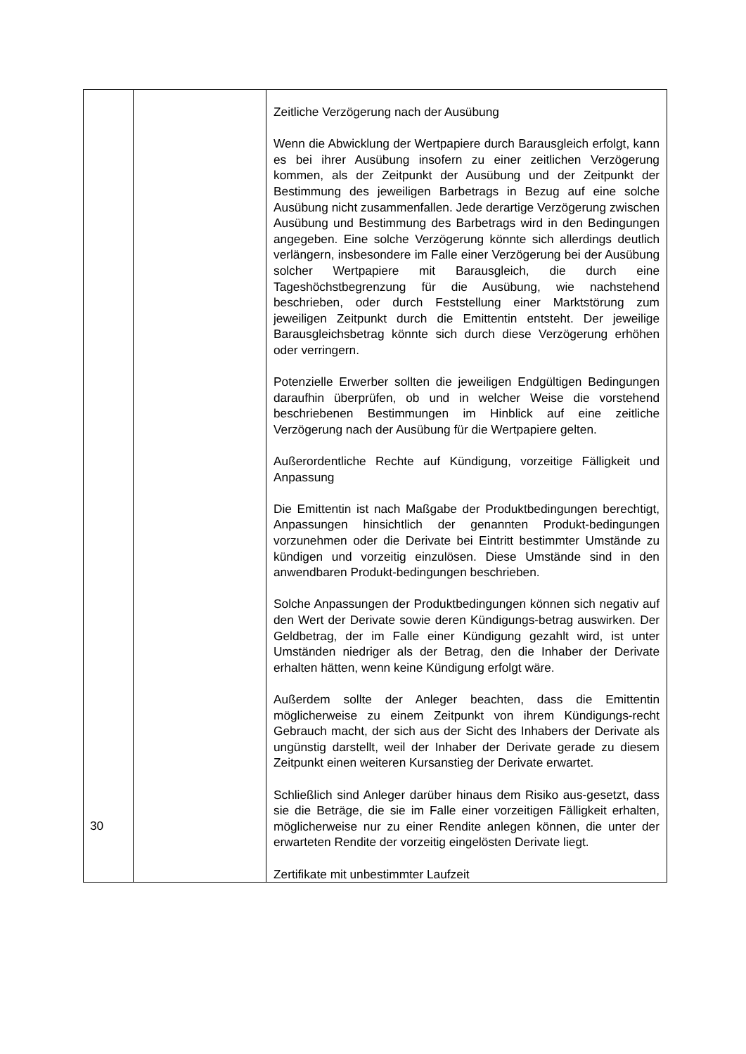| | | Zeitliche Verzögerung nach der Ausübung Wenn die Abwicklung der Wertpapiere durch Barausgleich erfolgt, kann es bei ihrer Ausübung insofern zu einer zeitlichen Verzögerung kommen, als der Zeitpunkt der Ausübung und der Zeitpunkt der Bestimmung des jeweiligen Barbetrags in Bezug auf eine solche Ausübung nicht zusammenfallen. Jede derartige Verzögerung zwischen Ausübung und Bestimmung des Barbetrags wird in den Bedingungen angegeben. Eine solche Verzögerung könnte sich allerdings deutlich verlängern, insbesondere im Falle einer Verzögerung bei der Ausübung solcher Wertpapiere mit Barausgleich, die durch eine Tageshöchstbegrenzung für die Ausübung, wie nachstehend beschrieben, oder durch Feststellung einer Marktstörung zum jeweiligen Zeitpunkt durch die Emittentin entsteht. Der jeweilige Barausgleichsbetrag könnte sich durch diese Verzögerung erhöhen oder verringern. Potenzielle Erwerber sollten die jeweiligen Endgültigen Bedingungen daraufhin überprüfen, ob und in welcher Weise die vorstehend beschriebenen Bestimmungen im Hinblick auf eine zeitliche Verzögerung nach der Ausübung für die Wertpapiere gelten. Außerordentliche Rechte auf Kündigung, vorzeitige Fälligkeit und Anpassung Die Emittentin ist nach Maßgabe der Produktbedingungen berechtigt, Anpassungen hinsichtlich der genannten Produkt-bedingungen vorzunehmen oder die Derivate bei Eintritt bestimmter Umstände zu kündigen und vorzeitig einzulösen. Diese Umstände sind in den anwendbaren Produkt-bedingungen beschrieben. Solche Anpassungen der Produktbedingungen können sich negativ auf den Wert der Derivate sowie deren Kündigungs-betrag auswirken. Der Geldbetrag, der im Falle einer Kündigung gezahlt wird, ist unter Umständen niedriger als der Betrag, den die Inhaber der Derivate erhalten hätten, wenn keine Kündigung erfolgt wäre. Außerdem sollte der Anleger beachten, dass die Emittentin möglicherweise zu einem Zeitpunkt von ihrem Kündigungs-recht Gebrauch macht, der sich aus der Sicht des Inhabers der Derivate als ungünstig darstellt, weil der Inhaber der Derivate gerade zu diesem Zeitpunkt einen weiteren Kursanstieg der Derivate erwartet. Schließlich sind Anleger darüber hinaus dem Risiko aus-gesetzt, dass sie die Beträge, die sie im Falle einer vorzeitigen Fälligkeit erhalten, möglicherweise nur zu einer Rendite anlegen können, die unter der erwarteten Rendite der vorzeitig eingelösten Derivate liegt. Zertifikate mit unbestimmter Laufzeit |
30